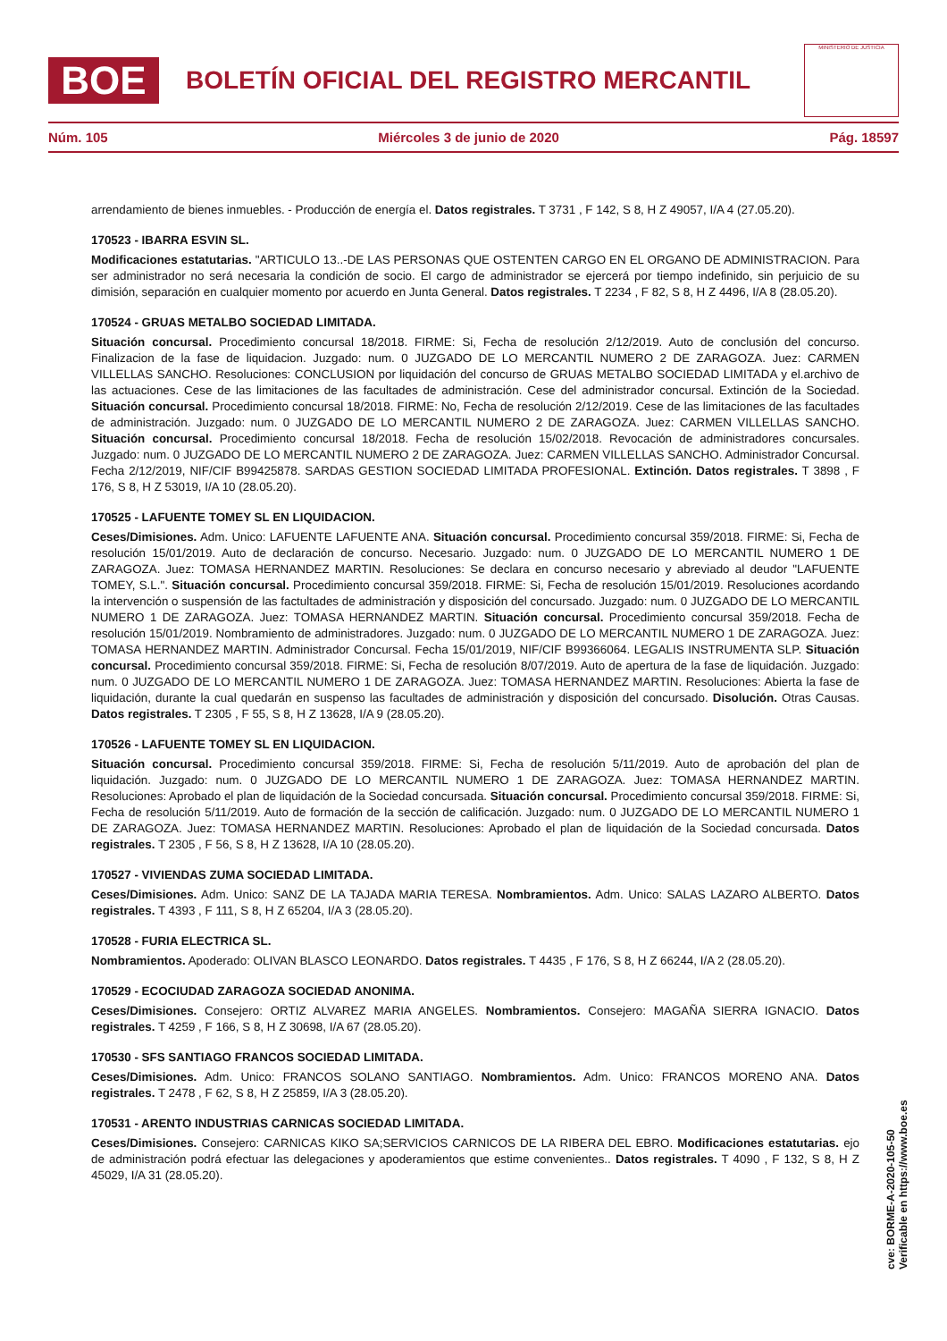BOE
BOLETÍN OFICIAL DEL REGISTRO MERCANTIL
MINISTERIO DE JUSTICIA
Núm. 105 Miércoles 3 de junio de 2020 Pág. 18597
arrendamiento de bienes inmuebles. - Producción de energía el. Datos registrales. T 3731 , F 142, S 8, H Z 49057, I/A 4 (27.05.20).
170523 - IBARRA ESVIN SL.
Modificaciones estatutarias. "ARTICULO 13..-DE LAS PERSONAS QUE OSTENTEN CARGO EN EL ORGANO DE ADMINISTRACION. Para ser administrador no será necesaria la condición de socio. El cargo de administrador se ejercerá por tiempo indefinido, sin perjuicio de su dimisión, separación en cualquier momento por acuerdo en Junta General. Datos registrales. T 2234 , F 82, S 8, H Z 4496, I/A 8 (28.05.20).
170524 - GRUAS METALBO SOCIEDAD LIMITADA.
Situación concursal. Procedimiento concursal 18/2018. FIRME: Si, Fecha de resolución 2/12/2019. Auto de conclusión del concurso. Finalizacion de la fase de liquidacion. Juzgado: num. 0 JUZGADO DE LO MERCANTIL NUMERO 2 DE ZARAGOZA. Juez: CARMEN VILLELLAS SANCHO. Resoluciones: CONCLUSION por liquidación del concurso de GRUAS METALBO SOCIEDAD LIMITADA y el.archivo de las actuaciones. Cese de las limitaciones de las facultades de administración. Cese del administrador concursal. Extinción de la Sociedad. Situación concursal. Procedimiento concursal 18/2018. FIRME: No, Fecha de resolución 2/12/2019. Cese de las limitaciones de las facultades de administración. Juzgado: num. 0 JUZGADO DE LO MERCANTIL NUMERO 2 DE ZARAGOZA. Juez: CARMEN VILLELLAS SANCHO. Situación concursal. Procedimiento concursal 18/2018. Fecha de resolución 15/02/2018. Revocación de administradores concursales. Juzgado: num. 0 JUZGADO DE LO MERCANTIL NUMERO 2 DE ZARAGOZA. Juez: CARMEN VILLELLAS SANCHO. Administrador Concursal. Fecha 2/12/2019, NIF/CIF B99425878. SARDAS GESTION SOCIEDAD LIMITADA PROFESIONAL. Extinción. Datos registrales. T 3898 , F 176, S 8, H Z 53019, I/A 10 (28.05.20).
170525 - LAFUENTE TOMEY SL EN LIQUIDACION.
Ceses/Dimisiones. Adm. Unico: LAFUENTE LAFUENTE ANA. Situación concursal. Procedimiento concursal 359/2018. FIRME: Si, Fecha de resolución 15/01/2019. Auto de declaración de concurso. Necesario. Juzgado: num. 0 JUZGADO DE LO MERCANTIL NUMERO 1 DE ZARAGOZA. Juez: TOMASA HERNANDEZ MARTIN. Resoluciones: Se declara en concurso necesario y abreviado al deudor "LAFUENTE TOMEY, S.L.". Situación concursal. Procedimiento concursal 359/2018. FIRME: Si, Fecha de resolución 15/01/2019. Resoluciones acordando la intervención o suspensión de las factultades de administración y disposición del concursado. Juzgado: num. 0 JUZGADO DE LO MERCANTIL NUMERO 1 DE ZARAGOZA. Juez: TOMASA HERNANDEZ MARTIN. Situación concursal. Procedimiento concursal 359/2018. Fecha de resolución 15/01/2019. Nombramiento de administradores. Juzgado: num. 0 JUZGADO DE LO MERCANTIL NUMERO 1 DE ZARAGOZA. Juez: TOMASA HERNANDEZ MARTIN. Administrador Concursal. Fecha 15/01/2019, NIF/CIF B99366064. LEGALIS INSTRUMENTA SLP. Situación concursal. Procedimiento concursal 359/2018. FIRME: Si, Fecha de resolución 8/07/2019. Auto de apertura de la fase de liquidación. Juzgado: num. 0 JUZGADO DE LO MERCANTIL NUMERO 1 DE ZARAGOZA. Juez: TOMASA HERNANDEZ MARTIN. Resoluciones: Abierta la fase de liquidación, durante la cual quedarán en suspenso las facultades de administración y disposición del concursado. Disolución. Otras Causas. Datos registrales. T 2305 , F 55, S 8, H Z 13628, I/A 9 (28.05.20).
170526 - LAFUENTE TOMEY SL EN LIQUIDACION.
Situación concursal. Procedimiento concursal 359/2018. FIRME: Si, Fecha de resolución 5/11/2019. Auto de aprobación del plan de liquidación. Juzgado: num. 0 JUZGADO DE LO MERCANTIL NUMERO 1 DE ZARAGOZA. Juez: TOMASA HERNANDEZ MARTIN. Resoluciones: Aprobado el plan de liquidación de la Sociedad concursada. Situación concursal. Procedimiento concursal 359/2018. FIRME: Si, Fecha de resolución 5/11/2019. Auto de formación de la sección de calificación. Juzgado: num. 0 JUZGADO DE LO MERCANTIL NUMERO 1 DE ZARAGOZA. Juez: TOMASA HERNANDEZ MARTIN. Resoluciones: Aprobado el plan de liquidación de la Sociedad concursada. Datos registrales. T 2305 , F 56, S 8, H Z 13628, I/A 10 (28.05.20).
170527 - VIVIENDAS ZUMA SOCIEDAD LIMITADA.
Ceses/Dimisiones. Adm. Unico: SANZ DE LA TAJADA MARIA TERESA. Nombramientos. Adm. Unico: SALAS LAZARO ALBERTO. Datos registrales. T 4393 , F 111, S 8, H Z 65204, I/A 3 (28.05.20).
170528 - FURIA ELECTRICA SL.
Nombramientos. Apoderado: OLIVAN BLASCO LEONARDO. Datos registrales. T 4435 , F 176, S 8, H Z 66244, I/A 2 (28.05.20).
170529 - ECOCIUDAD ZARAGOZA SOCIEDAD ANONIMA.
Ceses/Dimisiones. Consejero: ORTIZ ALVAREZ MARIA ANGELES. Nombramientos. Consejero: MAGAÑA SIERRA IGNACIO. Datos registrales. T 4259 , F 166, S 8, H Z 30698, I/A 67 (28.05.20).
170530 - SFS SANTIAGO FRANCOS SOCIEDAD LIMITADA.
Ceses/Dimisiones. Adm. Unico: FRANCOS SOLANO SANTIAGO. Nombramientos. Adm. Unico: FRANCOS MORENO ANA. Datos registrales. T 2478 , F 62, S 8, H Z 25859, I/A 3 (28.05.20).
170531 - ARENTO INDUSTRIAS CARNICAS SOCIEDAD LIMITADA.
Ceses/Dimisiones. Consejero: CARNICAS KIKO SA;SERVICIOS CARNICOS DE LA RIBERA DEL EBRO. Modificaciones estatutarias. ejo de administración podrá efectuar las delegaciones y apoderamientos que estime convenientes.. Datos registrales. T 4090 , F 132, S 8, H Z 45029, I/A 31 (28.05.20).
cve: BORME-A-2020-105-50
Verificable en https://www.boe.es